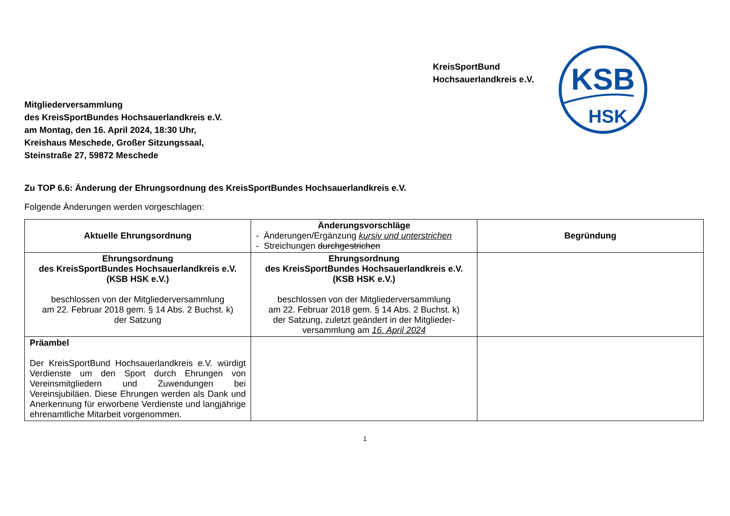KreisSportBund
Hochsauerlandkreis e.V.
KSB
HSK
Mitgliederversammlung
des KreisSportBundes Hochsauerlandkreis e.V.
am Montag, den 16. April 2024, 18:30 Uhr,
Kreishaus Meschede, Großer Sitzungssaal,
Steinstraße 27, 59872 Meschede
Zu TOP 6.6: Änderung der Ehrungsordnung des KreisSportBundes Hochsauerlandkreis e.V.
Folgende Änderungen werden vorgeschlagen:
| Aktuelle Ehrungsordnung | Änderungsvorschläge - Änderungen/Ergänzung kursiv und unterstrichen - Streichungen durchgestrichen | Begründung |
| Ehrungsordnung des KreisSportBundes Hochsauerlandkreis e.V. (KSB HSK e.V.) beschlossen von der Mitgliederversammlung am 22. Februar 2018 gem. § 14 Abs. 2 Buchst. k) der Satzung | Ehrungsordnung des KreisSportBundes Hochsauerlandkreis e.V. (KSB HSK e.V.) beschlossen von der Mitgliederversammlung am 22. Februar 2018 gem. § 14 Abs. 2 Buchst. k) der Satzung, zuletzt geändert in der Mitglieder-versammlung am 16. April 2024 | |
| Präambel Der KreisSportBund Hochsauerlandkreis e.V. würdigt Verdienste um den Sport durch Ehrungen von Vereinsmitgliedern und Zuwendungen bei Vereinsjubiläen. Diese Ehrungen werden als Dank und Anerkennung für erworbene Verdienste und langjährige ehrenamtliche Mitarbeit vorgenommen. | | |
1